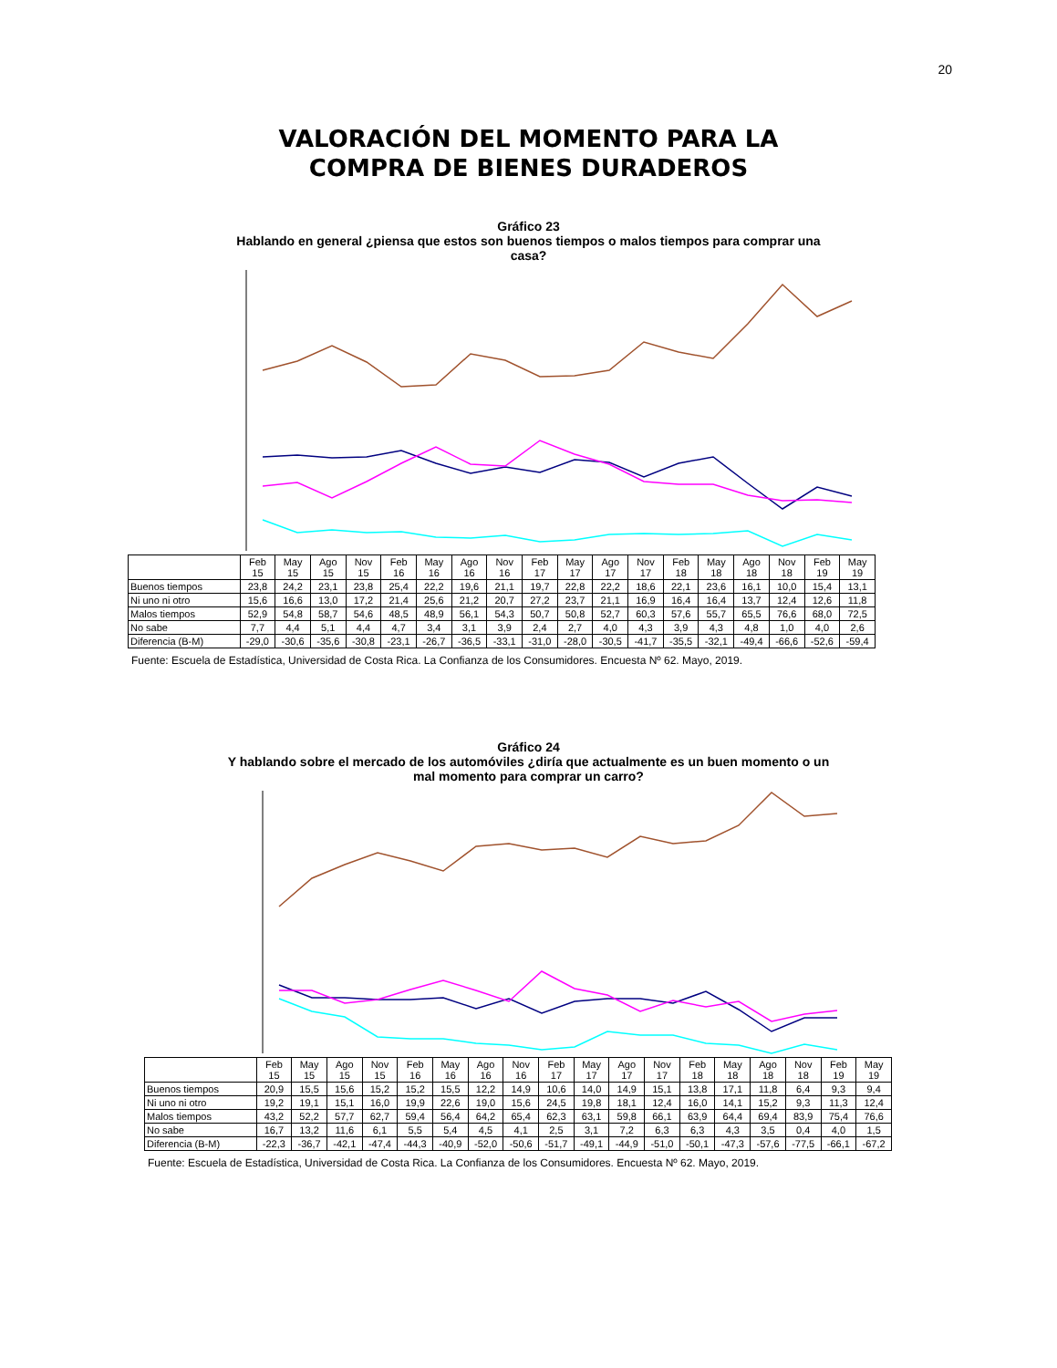20
VALORACIÓN DEL MOMENTO PARA LA
COMPRA DE BIENES DURADEROS
Gráfico 23
Hablando en general ¿piensa que estos son buenos tiempos o malos tiempos para comprar una casa?
| | Feb 15 | May 15 | Ago 15 | Nov 15 | Feb 16 | May 16 | Ago 16 | Nov 16 | Feb 17 | May 17 | Ago 17 | Nov 17 | Feb 18 | May 18 | Ago 18 | Nov 18 | Feb 19 | May 19 |
| --- | --- | --- | --- | --- | --- | --- | --- | --- | --- | --- | --- | --- | --- | --- | --- | --- | --- | --- |
| Buenos tiempos | 23,8 | 24,2 | 23,1 | 23,8 | 25,4 | 22,2 | 19,6 | 21,1 | 19,7 | 22,8 | 22,2 | 18,6 | 22,1 | 23,6 | 16,1 | 10,0 | 15,4 | 13,1 |
| Ni uno ni otro | 15,6 | 16,6 | 13,0 | 17,2 | 21,4 | 25,6 | 21,2 | 20,7 | 27,2 | 23,7 | 21,1 | 16,9 | 16,4 | 16,4 | 13,7 | 12,4 | 12,6 | 11,8 |
| Malos tiempos | 52,9 | 54,8 | 58,7 | 54,6 | 48,5 | 48,9 | 56,1 | 54,3 | 50,7 | 50,8 | 52,7 | 60,3 | 57,6 | 55,7 | 65,5 | 76,6 | 68,0 | 72,5 |
| No sabe | 7,7 | 4,4 | 5,1 | 4,4 | 4,7 | 3,4 | 3,1 | 3,9 | 2,4 | 2,7 | 4,0 | 4,3 | 3,9 | 4,3 | 4,8 | 1,0 | 4,0 | 2,6 |
| Diferencia (B-M) | -29,0 | -30,6 | -35,6 | -30,8 | -23,1 | -26,7 | -36,5 | -33,1 | -31,0 | -28,0 | -30,5 | -41,7 | -35,5 | -32,1 | -49,4 | -66,6 | -52,6 | -59,4 |
Fuente: Escuela de Estadística, Universidad de Costa Rica. La Confianza de los Consumidores. Encuesta Nº 62. Mayo, 2019.
Gráfico 24
Y hablando sobre el mercado de los automóviles ¿diría que actualmente es un buen momento o un mal momento para comprar un carro?
| | Feb 15 | May 15 | Ago 15 | Nov 15 | Feb 16 | May 16 | Ago 16 | Nov 16 | Feb 17 | May 17 | Ago 17 | Nov 17 | Feb 18 | May 18 | Ago 18 | Nov 18 | Feb 19 | May 19 |
| --- | --- | --- | --- | --- | --- | --- | --- | --- | --- | --- | --- | --- | --- | --- | --- | --- | --- | --- |
| Buenos tiempos | 20,9 | 15,5 | 15,6 | 15,2 | 15,2 | 15,5 | 12,2 | 14,9 | 10,6 | 14,0 | 14,9 | 15,1 | 13,8 | 17,1 | 11,8 | 6,4 | 9,3 | 9,4 |
| Ni uno ni otro | 19,2 | 19,1 | 15,1 | 16,0 | 19,9 | 22,6 | 19,0 | 15,6 | 24,5 | 19,8 | 18,1 | 12,4 | 16,0 | 14,1 | 15,2 | 9,3 | 11,3 | 12,4 |
| Malos tiempos | 43,2 | 52,2 | 57,7 | 62,7 | 59,4 | 56,4 | 64,2 | 65,4 | 62,3 | 63,1 | 59,8 | 66,1 | 63,9 | 64,4 | 69,4 | 83,9 | 75,4 | 76,6 |
| No sabe | 16,7 | 13,2 | 11,6 | 6,1 | 5,5 | 5,4 | 4,5 | 4,1 | 2,5 | 3,1 | 7,2 | 6,3 | 6,3 | 4,3 | 3,5 | 0,4 | 4,0 | 1,5 |
| Diferencia (B-M) | -22,3 | -36,7 | -42,1 | -47,4 | -44,3 | -40,9 | -52,0 | -50,6 | -51,7 | -49,1 | -44,9 | -51,0 | -50,1 | -47,3 | -57,6 | -77,5 | -66,1 | -67,2 |
Fuente: Escuela de Estadística, Universidad de Costa Rica. La Confianza de los Consumidores. Encuesta Nº 62. Mayo, 2019.